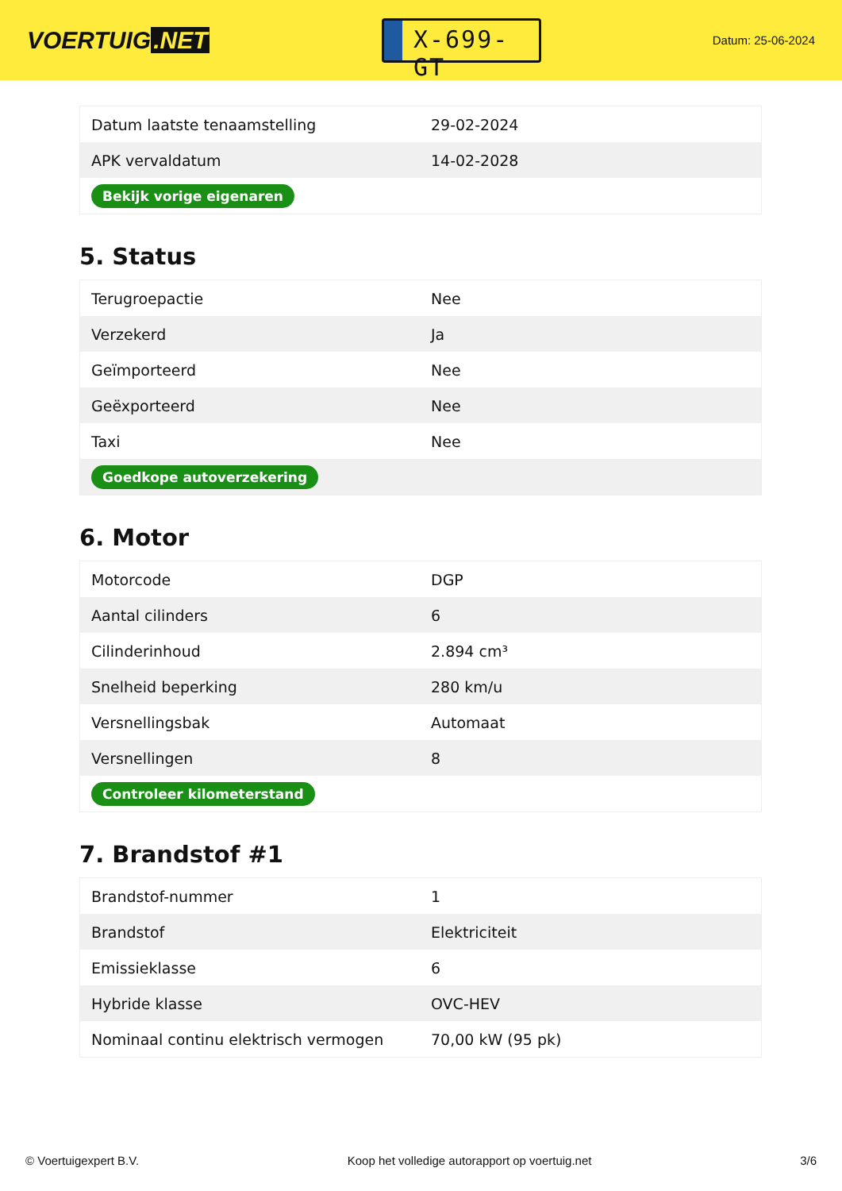VOERTUIG.NET
X-699-GT
Datum: 25-06-2024
| Datum laatste tenaamstelling | 29-02-2024 |
| APK vervaldatum | 14-02-2028 |
| Bekijk vorige eigenaren | |
5. Status
| Terugroepactie | Nee |
| Verzekerd | Ja |
| Geïmporteerd | Nee |
| Geëxporteerd | Nee |
| Taxi | Nee |
| Goedkope autoverzekering | |
6. Motor
| Motorcode | DGP |
| Aantal cilinders | 6 |
| Cilinderinhoud | 2.894 cm³ |
| Snelheid beperking | 280 km/u |
| Versnellingsbak | Automaat |
| Versnellingen | 8 |
| Controleer kilometerstand | |
7. Brandstof #1
| Brandstof-nummer | 1 |
| Brandstof | Elektriciteit |
| Emissieklasse | 6 |
| Hybride klasse | OVC-HEV |
| Nominaal continu elektrisch vermogen | 70,00 kW (95 pk) |
© Voertuigexpert B.V. Koop het volledige autorapport op voertuig.net 3/6